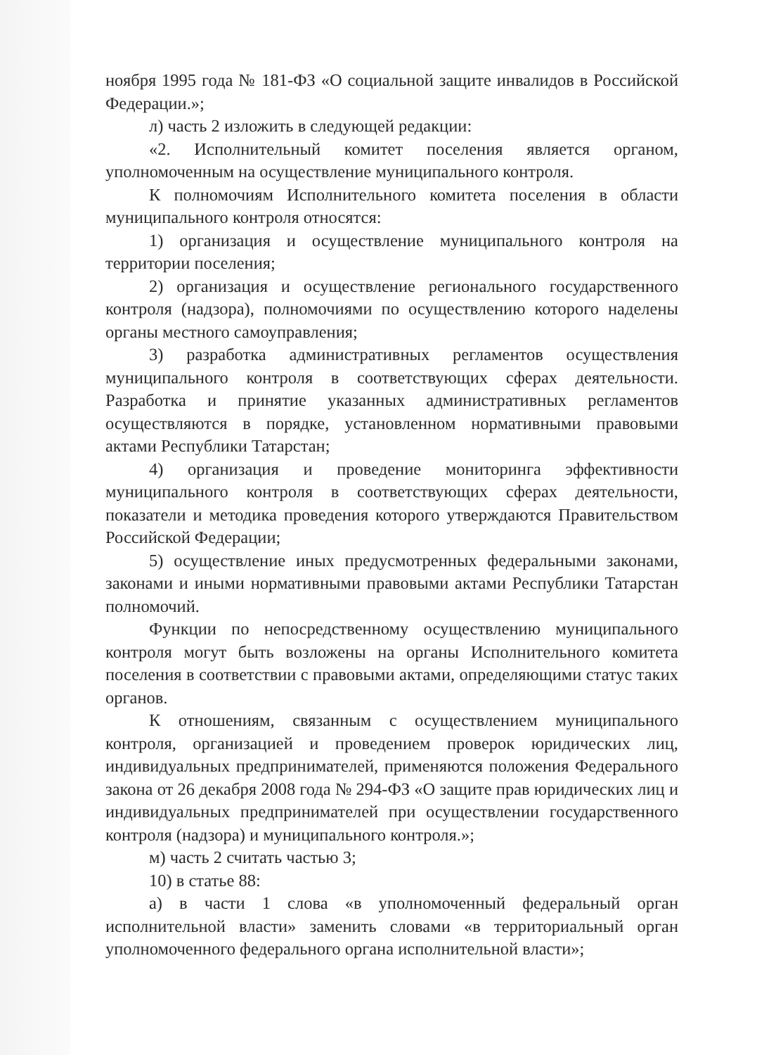ноября 1995 года № 181-ФЗ «О социальной защите инвалидов в Российской Федерации.»;
л) часть 2 изложить в следующей редакции:
«2. Исполнительный комитет поселения является органом, уполномоченным на осуществление муниципального контроля.
К полномочиям Исполнительного комитета поселения в области муниципального контроля относятся:
1) организация и осуществление муниципального контроля на территории поселения;
2) организация и осуществление регионального государственного контроля (надзора), полномочиями по осуществлению которого наделены органы местного самоуправления;
3) разработка административных регламентов осуществления муниципального контроля в соответствующих сферах деятельности. Разработка и принятие указанных административных регламентов осуществляются в порядке, установленном нормативными правовыми актами Республики Татарстан;
4) организация и проведение мониторинга эффективности муниципального контроля в соответствующих сферах деятельности, показатели и методика проведения которого утверждаются Правительством Российской Федерации;
5) осуществление иных предусмотренных федеральными законами, законами и иными нормативными правовыми актами Республики Татарстан полномочий.
Функции по непосредственному осуществлению муниципального контроля могут быть возложены на органы Исполнительного комитета поселения в соответствии с правовыми актами, определяющими статус таких органов.
К отношениям, связанным с осуществлением муниципального контроля, организацией и проведением проверок юридических лиц, индивидуальных предпринимателей, применяются положения Федерального закона от 26 декабря 2008 года № 294-ФЗ «О защите прав юридических лиц и индивидуальных предпринимателей при осуществлении государственного контроля (надзора) и муниципального контроля.»;
м) часть 2 считать частью 3;
10) в статье 88:
а) в части 1 слова «в уполномоченный федеральный орган исполнительной власти» заменить словами «в территориальный орган уполномоченного федерального органа исполнительной власти»;